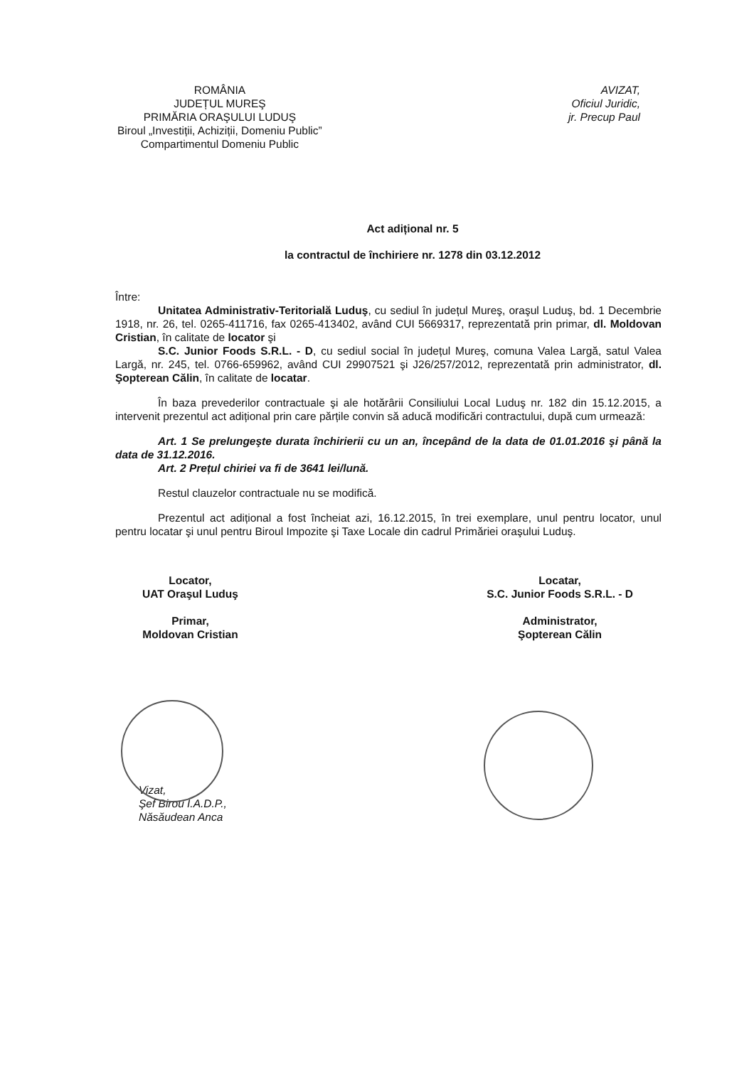ROMÂNIA
JUDEȚUL MUREŞ
PRIMĂRIA ORAŞULUI LUDUŞ
Biroul „Investiții, Achiziții, Domeniu Public”
Compartimentul Domeniu Public
AVIZAT,
Oficiul Juridic,
jr. Precup Paul
Act adițional nr. 5
la contractul de închiriere nr. 1278 din 03.12.2012
Între:
Unitatea Administrativ-Teritorială Luduş, cu sediul în județul Mureş, oraşul Luduş, bd. 1 Decembrie 1918, nr. 26, tel. 0265-411716, fax 0265-413402, având CUI 5669317, reprezentată prin primar, dl. Moldovan Cristian, în calitate de locator şi
S.C. Junior Foods S.R.L. - D, cu sediul social în județul Mureş, comuna Valea Largă, satul Valea Largă, nr. 245, tel. 0766-659962, având CUI 29907521 şi J26/257/2012, reprezentată prin administrator, dl. Şopterean Călin, în calitate de locatar.
În baza prevederilor contractuale şi ale hotărârii Consiliului Local Luduş nr. 182 din 15.12.2015, a intervenit prezentul act adițional prin care părțile convin să aducă modificări contractului, după cum urmează:
Art. 1 Se prelungeşte durata închirierii cu un an, începând de la data de 01.01.2016 şi până la data de 31.12.2016.
Art. 2 Prețul chiriei va fi de 3641 lei/lună.
Restul clauzelor contractuale nu se modifică.
Prezentul act adițional a fost încheiat azi, 16.12.2015, în trei exemplare, unul pentru locator, unul pentru locatar şi unul pentru Biroul Impozite şi Taxe Locale din cadrul Primăriei oraşului Luduş.
Locator,
UAT Oraşul Luduş
Primar,
Moldovan Cristian
Locatar,
S.C. Junior Foods S.R.L. - D
Administrator,
Şopterean Călin
Vizat,
Şef Birou I.A.D.P.,
Năsăudean Anca